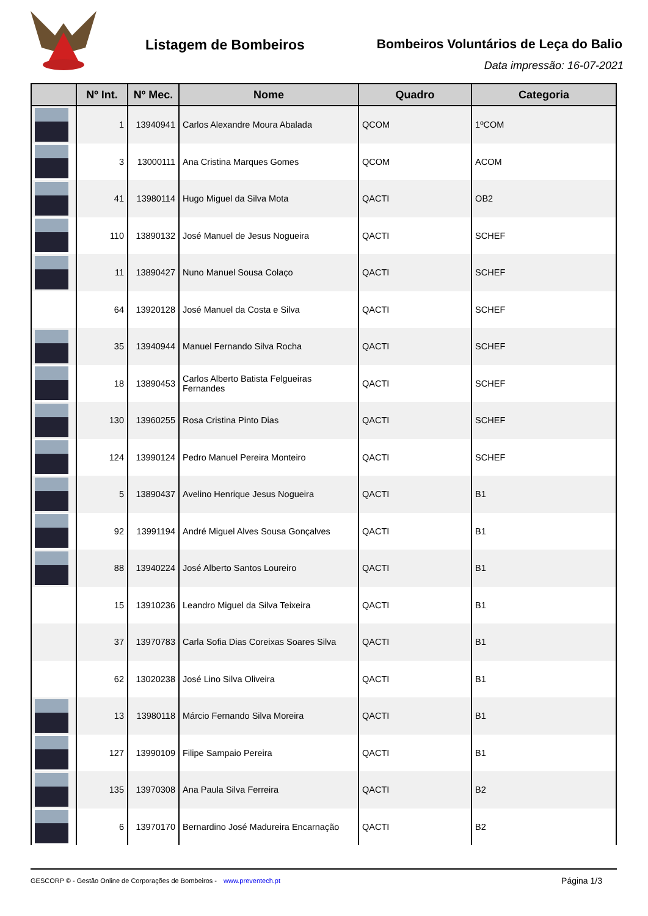Listagem de Bombeiros
Bombeiros Voluntários de Leça do Balio
Data impressão: 16-07-2021
| | Nº Int. | Nº Mec. | Nome | Quadro | Categoria |
| --- | --- | --- | --- | --- | --- |
| | 1 | 13940941 | Carlos Alexandre Moura Abalada | QCOM | 1ºCOM |
| | 3 | 13000111 | Ana Cristina Marques Gomes | QCOM | ACOM |
| | 41 | 13980114 | Hugo Miguel da Silva Mota | QACTI | OB2 |
| | 110 | 13890132 | José Manuel de Jesus Nogueira | QACTI | SCHEF |
| | 11 | 13890427 | Nuno Manuel Sousa Colaço | QACTI | SCHEF |
| | 64 | 13920128 | José Manuel da Costa e Silva | QACTI | SCHEF |
| | 35 | 13940944 | Manuel Fernando Silva Rocha | QACTI | SCHEF |
| | 18 | 13890453 | Carlos Alberto Batista Felgueiras Fernandes | QACTI | SCHEF |
| | 130 | 13960255 | Rosa Cristina Pinto Dias | QACTI | SCHEF |
| | 124 | 13990124 | Pedro Manuel Pereira Monteiro | QACTI | SCHEF |
| | 5 | 13890437 | Avelino Henrique Jesus Nogueira | QACTI | B1 |
| | 92 | 13991194 | André Miguel Alves Sousa Gonçalves | QACTI | B1 |
| | 88 | 13940224 | José Alberto Santos Loureiro | QACTI | B1 |
| | 15 | 13910236 | Leandro Miguel da Silva Teixeira | QACTI | B1 |
| | 37 | 13970783 | Carla Sofia Dias Coreixas Soares Silva | QACTI | B1 |
| | 62 | 13020238 | José Lino Silva Oliveira | QACTI | B1 |
| | 13 | 13980118 | Márcio Fernando Silva Moreira | QACTI | B1 |
| | 127 | 13990109 | Filipe Sampaio Pereira | QACTI | B1 |
| | 135 | 13970308 | Ana Paula Silva Ferreira | QACTI | B2 |
| | 6 | 13970170 | Bernardino José Madureira Encarnação | QACTI | B2 |
GESCORP © - Gestão Online de Corporações de Bombeiros - www.preventech.pt Página 1/3